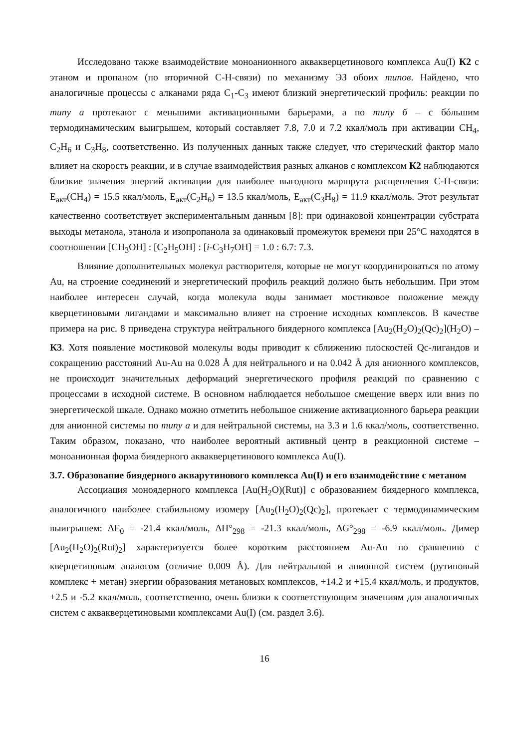Исследовано также взаимодействие моноанионного аквакверцетинового комплекса Au(I) К2 с этаном и пропаном (по вторичной С-Н-связи) по механизму ЭЗ обоих типов. Найдено, что аналогичные процессы с алканами ряда С<sub>1</sub>-С<sub>3</sub> имеют близкий энергетический профиль: реакции по типу а протекают с меньшими активационными барьерами, а по типу б – с бóльшим термодинамическим выигрышем, который составляет 7.8, 7.0 и 7.2 ккал/моль при активации CH<sub>4</sub>, C<sub>2</sub>H<sub>6</sub> и C<sub>3</sub>H<sub>8</sub>, соответственно. Из полученных данных также следует, что стерический фактор мало влияет на скорость реакции, и в случае взаимодействия разных алканов с комплексом К2 наблюдаются близкие значения энергий активации для наиболее выгодного маршрута расщепления С-Н-связи: E<sub>акт</sub>(CH<sub>4</sub>) = 15.5 ккал/моль, E<sub>акт</sub>(C<sub>2</sub>H<sub>6</sub>) = 13.5 ккал/моль, E<sub>акт</sub>(C<sub>3</sub>H<sub>8</sub>) = 11.9 ккал/моль. Этот результат качественно соответствует экспериментальным данным [8]: при одинаковой концентрации субстрата выходы метанола, этанола и изопропанола за одинаковый промежуток времени при 25°С находятся в соотношении [CH<sub>3</sub>OH] : [C<sub>2</sub>H<sub>5</sub>OH] : [i-C<sub>3</sub>H<sub>7</sub>OH] = 1.0 : 6.7: 7.3.
Влияние дополнительных молекул растворителя, которые не могут координироваться по атому Au, на строение соединений и энергетический профиль реакций должно быть небольшим. При этом наиболее интересен случай, когда молекула воды занимает мостиковое положение между кверцетиновыми лигандами и максимально влияет на строение исходных комплексов. В качестве примера на рис. 8 приведена структура нейтрального биядерного комплекса [Au<sub>2</sub>(H<sub>2</sub>O)<sub>2</sub>(Qc)<sub>2</sub>](H<sub>2</sub>O) – К3. Хотя появление мостиковой молекулы воды приводит к сближению плоскостей Qc-лигандов и сокращению расстояний Au-Au на 0.028 Å для нейтрального и на 0.042 Å для анионного комплексов, не происходит значительных деформаций энергетического профиля реакций по сравнению с процессами в исходной системе. В основном наблюдается небольшое смещение вверх или вниз по энергетической шкале. Однако можно отметить небольшое снижение активационного барьера реакции для анионной системы по типу а и для нейтральной системы, на 3.3 и 1.6 ккал/моль, соответственно. Таким образом, показано, что наиболее вероятный активный центр в реакционной системе – моноанионная форма биядерного аквакверцетинового комплекса Au(I).
3.7. Образование биядерного акварутинового комплекса Au(I) и его взаимодействие с метаном
Ассоциация моноядерного комплекса [Au(H<sub>2</sub>O)(Rut)] с образованием биядерного комплекса, аналогичного наиболее стабильному изомеру [Au<sub>2</sub>(H<sub>2</sub>O)<sub>2</sub>(Qc)<sub>2</sub>], протекает с термодинамическим выигрышем: ΔE<sub>0</sub> = -21.4 ккал/моль, ΔH°<sub>298</sub> = -21.3 ккал/моль, ΔG°<sub>298</sub> = -6.9 ккал/моль. Димер [Au<sub>2</sub>(H<sub>2</sub>O)<sub>2</sub>(Rut)<sub>2</sub>] характеризуется более коротким расстоянием Au-Au по сравнению с кверцетиновым аналогом (отличие 0.009 Å). Для нейтральной и анионной систем (рутиновый комплекс + метан) энергии образования метановых комплексов, +14.2 и +15.4 ккал/моль, и продуктов, +2.5 и -5.2 ккал/моль, соответственно, очень близки к соответствующим значениям для аналогичных систем с аквакверцетиновыми комплексами Au(I) (см. раздел 3.6).
16